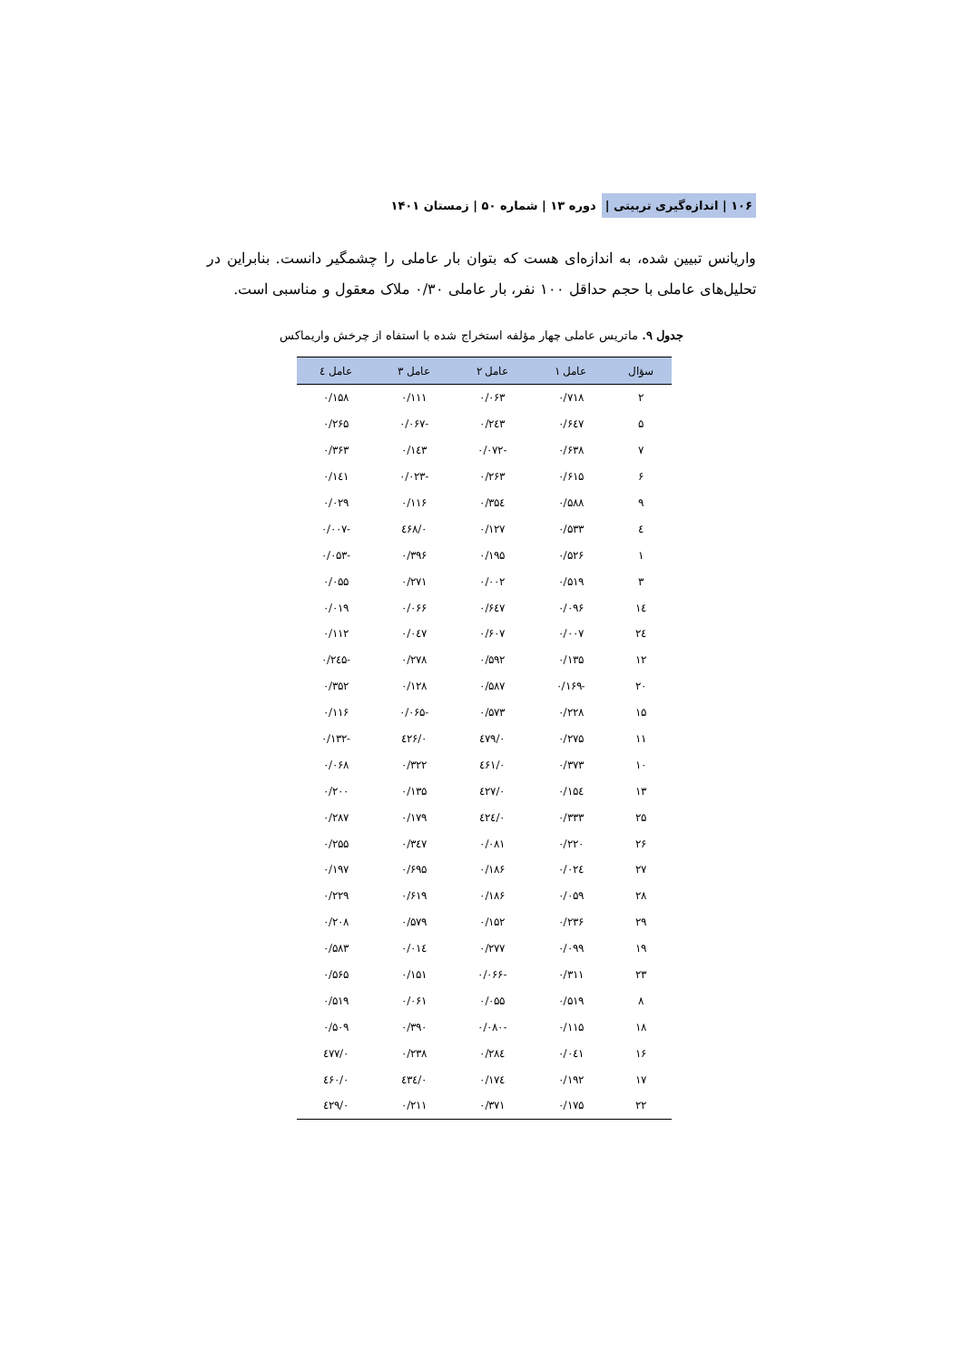۱۰۶ | اندازه‌گیری تربیتی | دوره ۱۳ | شماره ۵۰ | زمستان ۱۴۰۱
واریانس تبیین شده، به اندازه‌ای هست که بتوان بار عاملی را چشمگیر دانست. بنابراین در تحلیل‌های عاملی با حجم حداقل ۱۰۰ نفر، بار عاملی ۰/۳۰ ملاک معقول و مناسبی است.
جدول ۹. ماتریس عاملی چهار مؤلفه استخراج شده با استفاه از چرخش واریماکس
| سؤال | عامل ۱ | عامل ۲ | عامل ۳ | عامل ٤ |
| --- | --- | --- | --- | --- |
| ۲ | ۰/۷۱۸ | ۰/۰۶۳ | ۰/۱۱۱ | ۰/۱۵۸ |
| ۵ | ۰/۶٤۷ | ۰/۲٤۳ | -۰/۰۶۷ | ۰/۲۶۵ |
| ۷ | ۰/۶۳۸ | -۰/۰۷۲ | ۰/۱٤۳ | ۰/۳۶۳ |
| ۶ | ۰/۶۱۵ | ۰/۲۶۳ | -۰/۰۲۳ | ۰/۱٤۱ |
| ۹ | ۰/۵۸۸ | ۰/۳۵٤ | ۰/۱۱۶ | ۰/۰۲۹ |
| ٤ | ۰/۵۳۳ | ۰/۱۲۷ | ۰/٤۶۸ | -۰/۰۰۷ |
| ۱ | ۰/۵۲۶ | ۰/۱۹۵ | ۰/۳۹۶ | -۰/۰۵۳ |
| ۳ | ۰/۵۱۹ | ۰/۰۰۲ | ۰/۲۷۱ | ۰/۰۵۵ |
| ۱٤ | ۰/۰۹۶ | ۰/۶٤۷ | ۰/۰۶۶ | ۰/۰۱۹ |
| ۲٤ | ۰/۰۰۷ | ۰/۶۰۷ | ۰/۰٤۷ | ۰/۱۱۲ |
| ۱۲ | ۰/۱۳۵ | ۰/۵۹۲ | ۰/۲۷۸ | -۰/۲٤۵ |
| ۲۰ | -۰/۱۶۹ | ۰/۵۸۷ | ۰/۱۲۸ | ۰/۳۵۲ |
| ۱۵ | ۰/۲۲۸ | ۰/۵۷۳ | -۰/۰۶۵ | ۰/۱۱۶ |
| ۱۱ | ۰/۲۷۵ | ۰/٤۷۹ | ۰/٤۲۶ | -۰/۱۳۲ |
| ۱۰ | ۰/۳۷۳ | ۰/٤۶۱ | ۰/۳۲۲ | ۰/۰۶۸ |
| ۱۳ | ۰/۱۵٤ | ۰/٤۲۷ | ۰/۱۳۵ | ۰/۲۰۰ |
| ۲۵ | ۰/۳۳۳ | ۰/٤۲٤ | ۰/۱۷۹ | ۰/۲۸۷ |
| ۲۶ | ۰/۲۲۰ | ۰/۰۸۱ | ۰/۳٤۷ | ۰/۲۵۵ |
| ۲۷ | ۰/۰۲٤ | ۰/۱۸۶ | ۰/۶۹۵ | ۰/۱۹۷ |
| ۲۸ | ۰/۰۵۹ | ۰/۱۸۶ | ۰/۶۱۹ | ۰/۲۲۹ |
| ۲۹ | ۰/۲۳۶ | ۰/۱۵۲ | ۰/۵۷۹ | ۰/۲۰۸ |
| ۱۹ | ۰/۰۹۹ | ۰/۲۷۷ | ۰/۰۱٤ | ۰/۵۸۳ |
| ۲۳ | ۰/۳۱۱ | -۰/۰۶۶ | ۰/۱۵۱ | ۰/۵۶۵ |
| ۸ | ۰/۵۱۹ | ۰/۰۵۵ | ۰/۰۶۱ | ۰/۵۱۹ |
| ۱۸ | ۰/۱۱۵ | -۰/۰۸۰ | ۰/۳۹۰ | ۰/۵۰۹ |
| ۱۶ | ۰/۰٤۱ | ۰/۲۸٤ | ۰/۲۳۸ | ۰/٤۷۷ |
| ۱۷ | ۰/۱۹۲ | ۰/۱۷٤ | ۰/٤۳٤ | ۰/٤۶۰ |
| ۲۲ | ۰/۱۷۵ | ۰/۳۷۱ | ۰/۲۱۱ | ۰/٤۲۹ |